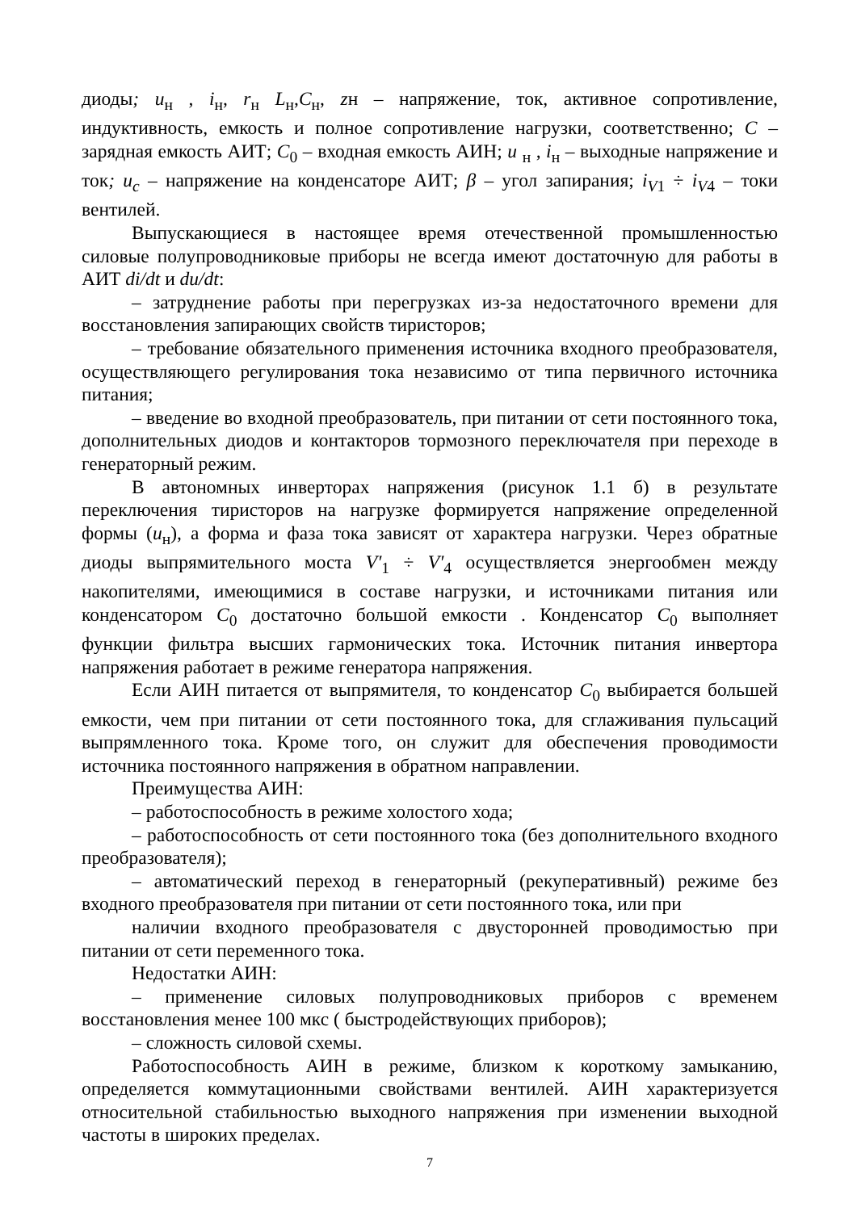диоды; u<sub>н</sub> , i<sub>н</sub>, r<sub>н</sub> L<sub>н</sub>,C<sub>н</sub>, zн – напряжение, ток, активное сопротивление, индуктивность, емкость и полное сопротивление нагрузки, соответственно; C – зарядная емкость АИТ; C<sub>0</sub> – входная емкость АИН; u <sub>н</sub> , i<sub>н</sub> – выходные напряжение и ток; u<sub>c</sub> – напряжение на конденсаторе АИТ; β – угол запирания; i<sub>V</sub><sub>1</sub> ÷ i<sub>V</sub><sub>4</sub> – токи вентилей.
Выпускающиеся в настоящее время отечественной промышленностью силовые полупроводниковые приборы не всегда имеют достаточную для работы в АИТ di/dt и du/dt:
– затруднение работы при перегрузках из-за недостаточного времени для восстановления запирающих свойств тиристоров;
– требование обязательного применения источника входного преобразователя, осуществляющего регулирования тока независимо от типа первичного источника питания;
– введение во входной преобразователь, при питании от сети постоянного тока, дополнительных диодов и контакторов тормозного переключателя при переходе в генераторный режим.
В автономных инверторах напряжения (рисунок 1.1 б) в результате переключения тиристоров на нагрузке формируется напряжение определенной формы (u<sub>н</sub>), а форма и фаза тока зависят от характера нагрузки. Через обратные диоды выпрямительного моста V′<sub>1</sub> ÷ V′<sub>4</sub> осуществляется энергообмен между накопителями, имеющимися в составе нагрузки, и источниками питания или конденсатором C<sub>0</sub> достаточно большой емкости . Конденсатор C<sub>0</sub> выполняет функции фильтра высших гармонических тока. Источник питания инвертора напряжения работает в режиме генератора напряжения.
Если АИН питается от выпрямителя, то конденсатор C<sub>0</sub> выбирается большей емкости, чем при питании от сети постоянного тока, для сглаживания пульсаций выпрямленного тока. Кроме того, он служит для обеспечения проводимости источника постоянного напряжения в обратном направлении.
Преимущества АИН:
– работоспособность в режиме холостого хода;
– работоспособность от сети постоянного тока (без дополнительного входного преобразователя);
– автоматический переход в генераторный (рекуперативный) режиме без входного преобразователя при питании от сети постоянного тока, или при
наличии входного преобразователя с двусторонней проводимостью при питании от сети переменного тока.
Недостатки АИН:
– применение силовых полупроводниковых приборов с временем восстановления менее 100 мкс ( быстродействующих приборов);
– сложность силовой схемы.
Работоспособность АИН в режиме, близком к короткому замыканию, определяется коммутационными свойствами вентилей. АИН характеризуется относительной стабильностью выходного напряжения при изменении выходной частоты в широких пределах.
7